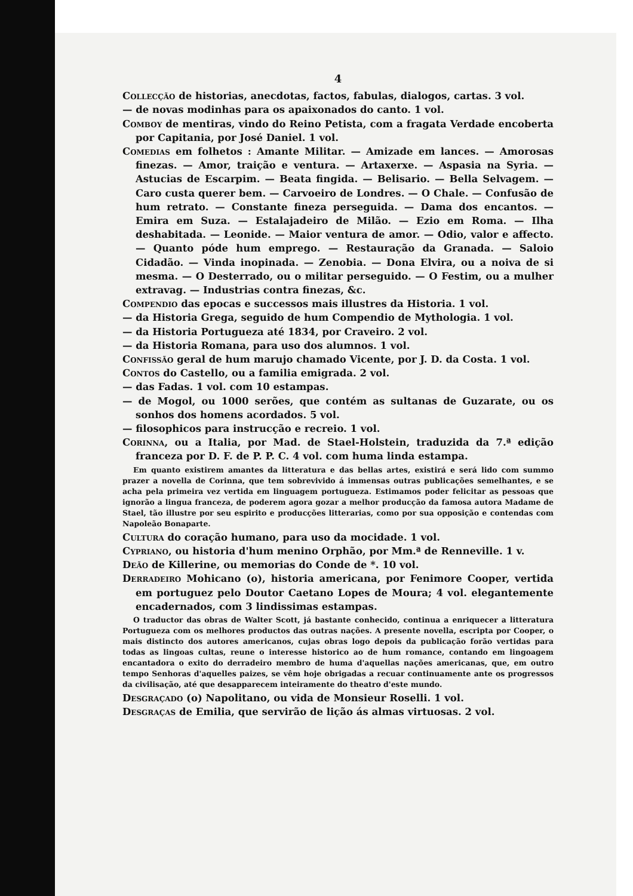4
Collecção de historias, anecdotas, factos, fabulas, dialogos, cartas. 3 vol.
— de novas modinhas para os apaixonados do canto. 1 vol.
Comboy de mentiras, vindo do Reino Petista, com a fragata Verdade encoberta por Capitania, por José Daniel. 1 vol.
Comedias em folhetos : Amante Militar. — Amizade em lances. — Amorosas finezas. — Amor, traição e ventura. — Artaxerxe. — Aspasia na Syria. — Astucias de Escarpim. — Beata fingida. — Belisario. — Bella Selvagem. — Caro custa querer bem. — Carvoeiro de Londres. — O Chale. — Confusão de hum retrato. — Constante fineza perseguida. — Dama dos encantos. — Emira em Suza. — Estalajadeiro de Milão. — Ezio em Roma. — Ilha deshabitada. — Leonide. — Maior ventura de amor. — Odio, valor e affecto. — Quanto póde hum emprego. — Restauração da Granada. — Saloio Cidadão. — Vinda inopinada. — Zenobia. — Dona Elvira, ou a noiva de si mesma. — O Desterrado, ou o militar perseguido. — O Festim, ou a mulher extravag. — Industrias contra finezas, &c.
Compendio das epocas e successos mais illustres da Historia. 1 vol.
— da Historia Grega, seguido de hum Compendio de Mythologia. 1 vol.
— da Historia Portugueza até 1834, por Craveiro. 2 vol.
— da Historia Romana, para uso dos alumnos. 1 vol.
Confissão geral de hum marujo chamado Vicente, por J. D. da Costa. 1 vol.
Contos do Castello, ou a familia emigrada. 2 vol.
— das Fadas. 1 vol. com 10 estampas.
— de Mogol, ou 1000 serões, que contém as sultanas de Guzarate, ou os sonhos dos homens acordados. 5 vol.
— filosophicos para instrucção e recreio. 1 vol.
Corinna, ou a Italia, por Mad. de Stael-Holstein, traduzida da 7.ª edição franceza por D. F. de P. P. C. 4 vol. com huma linda estampa.
Em quanto existirem amantes da litteratura e das bellas artes, existirá e será lido com summo prazer a novella de Corinna, que tem sobrevivido á immensas outras publicações semelhantes, e se acha pela primeira vez vertida em linguagem portugueza. Estimamos poder felicitar as pessoas que ignorão a lingua franceza, de poderem agora gozar a melhor producção da famosa autora Madame de Stael, tão illustre por seu espirito e producções litterarias, como por sua opposição e contendas com Napoleão Bonaparte.
Cultura do coração humano, para uso da mocidade. 1 vol.
Cypriano, ou historia d'hum menino Orphão, por Mm.ª de Renneville. 1 v.
Deão de Killerine, ou memorias do Conde de *. 10 vol.
Derradeiro Mohicano (o), historia americana, por Fenimore Cooper, vertida em portuguez pelo Doutor Caetano Lopes de Moura; 4 vol. elegantemente encadernados, com 3 lindissimas estampas.
O traductor das obras de Walter Scott, já bastante conhecido, continua a enriquecer a litteratura Portugueza com os melhores productos das outras nações. A presente novella, escripta por Cooper, o mais distincto dos autores americanos, cujas obras logo depois da publicação forão vertidas para todas as lingoas cultas, reune o interesse historico ao de hum romance, contando em lingoagem encantadora o exito do derradeiro membro de huma d'aquellas nações americanas, que, em outro tempo Senhoras d'aquelles paizes, se vêm hoje obrigadas a recuar continuamente ante os progressos da civilisação, até que desapparecem inteiramente do theatro d'este mundo.
Desgraçado (o) Napolitano, ou vida de Monsieur Roselli. 1 vol.
Desgraças de Emilia, que servirão de lição ás almas virtuosas. 2 vol.